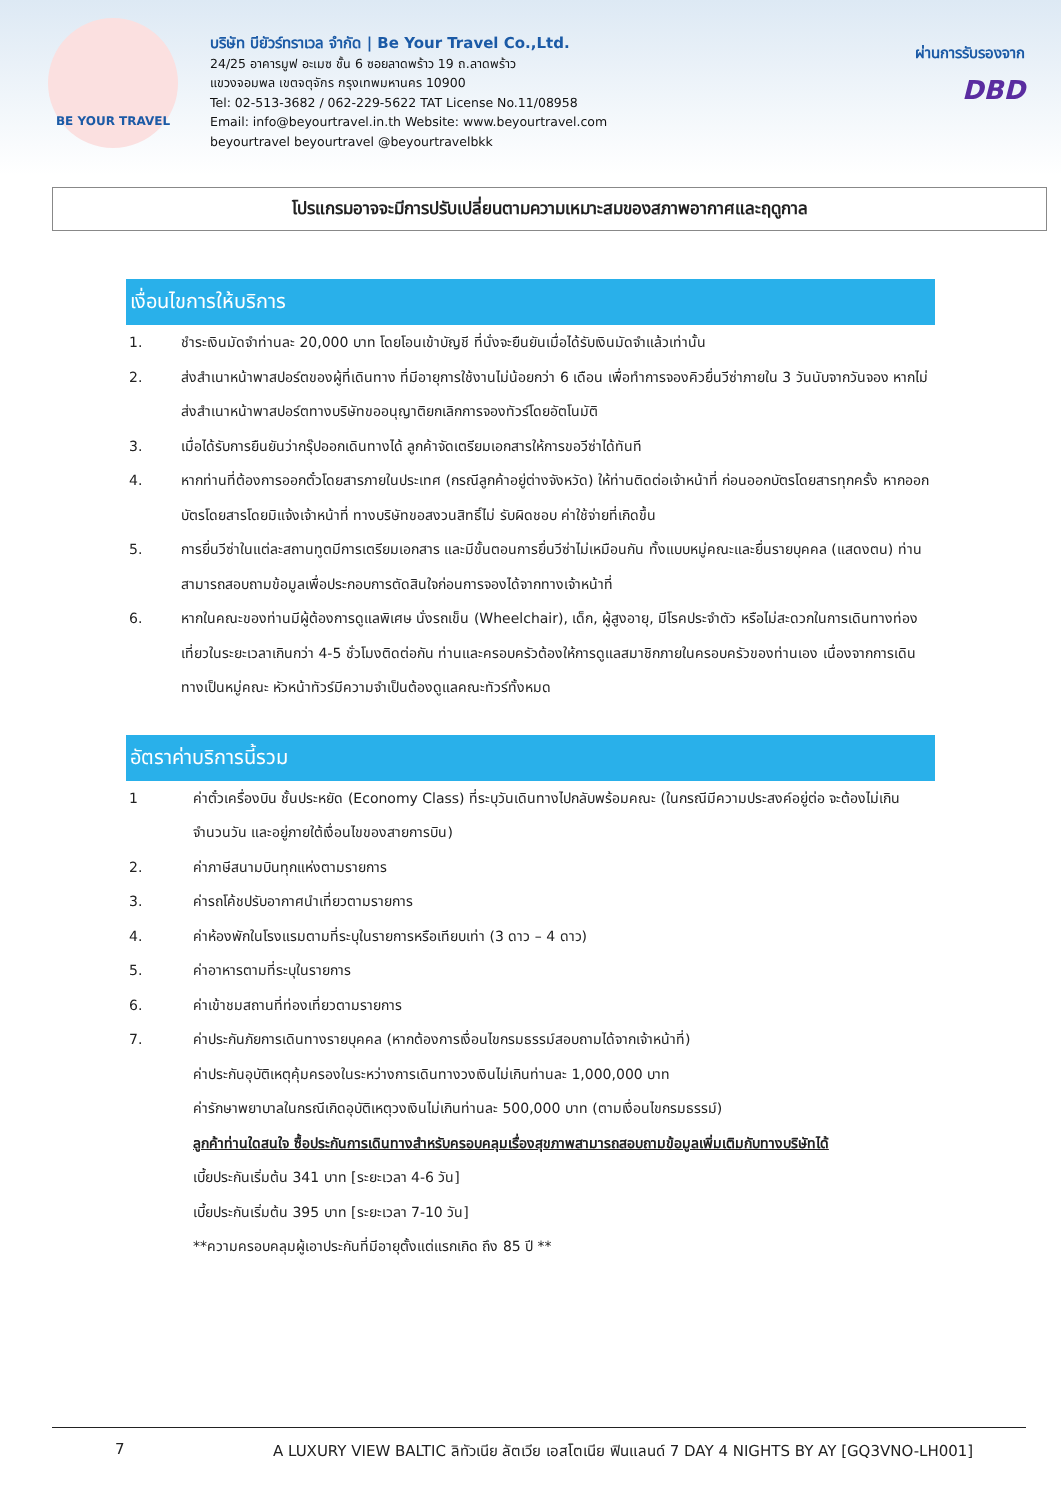BE YOUR TRAVEL
บริษัท บียัวร์ทราเวล จำกัด | Be Your Travel Co.,Ltd.
24/25 อาคารมูฟ อะเมซ ชั้น 6 ซอยลาดพร้าว 19 ถ.ลาดพร้าว
แขวงจอมพล เขตจตุจักร กรุงเทพมหานคร 10900
Tel: 02-513-3682 / 062-229-5622 TAT License No.11/08958
Email: info@beyourtravel.in.th Website: www.beyourtravel.com
beyourtravel beyourtravel @beyourtravelbkk
ผ่านการรับรองจาก
DBD
โปรแกรมอาจจะมีการปรับเปลี่ยนตามความเหมาะสมของสภาพอากาศและฤดูกาล
เงื่อนไขการให้บริการ
1. ชำระเงินมัดจำท่านละ 20,000 บาท โดยโอนเข้าบัญชี ที่นั่งจะยืนยันเมื่อได้รับเงินมัดจำแล้วเท่านั้น
2. ส่งสำเนาหน้าพาสปอร์ตของผู้ที่เดินทาง ที่มีอายุการใช้งานไม่น้อยกว่า 6 เดือน เพื่อทำการจองคิวยื่นวีซ่าภายใน 3 วันนับจากวันจอง หากไม่ส่งสำเนาหน้าพาสปอร์ตทางบริษัทขออนุญาติยกเลิกการจองทัวร์โดยอัตโนมัติ
3. เมื่อได้รับการยืนยันว่ากรุ๊ปออกเดินทางได้ ลูกค้าจัดเตรียมเอกสารให้การขอวีซ่าได้ทันที
4. หากท่านที่ต้องการออกตั๋วโดยสารภายในประเทศ (กรณีลูกค้าอยู่ต่างจังหวัด) ให้ท่านติดต่อเจ้าหน้าที่ ก่อนออกบัตรโดยสารทุกครั้ง หากออกบัตรโดยสารโดยมิแจ้งเจ้าหน้าที่ ทางบริษัทขอสงวนสิทธิ์ไม่ รับผิดชอบ ค่าใช้จ่ายที่เกิดขึ้น
5. การยื่นวีซ่าในแต่ละสถานทูตมีการเตรียมเอกสาร และมีขั้นตอนการยื่นวีซ่าไม่เหมือนกัน ทั้งแบบหมู่คณะและยื่นรายบุคคล (แสดงตน) ท่านสามารถสอบถามข้อมูลเพื่อประกอบการตัดสินใจก่อนการจองได้จากทางเจ้าหน้าที่
6. หากในคณะของท่านมีผู้ต้องการดูแลพิเศษ นั่งรถเข็น (Wheelchair), เด็ก, ผู้สูงอายุ, มีโรคประจำตัว หรือไม่สะดวกในการเดินทางท่องเที่ยวในระยะเวลาเกินกว่า 4-5 ชั่วโมงติดต่อกัน ท่านและครอบครัวต้องให้การดูแลสมาชิกภายในครอบครัวของท่านเอง เนื่องจากการเดินทางเป็นหมู่คณะ หัวหน้าทัวร์มีความจำเป็นต้องดูแลคณะทัวร์ทั้งหมด
อัตราค่าบริการนี้รวม
1 ค่าตั๋วเครื่องบิน ชั้นประหยัด (Economy Class) ที่ระบุวันเดินทางไปกลับพร้อมคณะ (ในกรณีมีความประสงค์อยู่ต่อ จะต้องไม่เกินจำนวนวัน และอยู่ภายใต้เงื่อนไขของสายการบิน)
2. ค่าภาษีสนามบินทุกแห่งตามรายการ
3. ค่ารถโค้ชปรับอากาศนำเที่ยวตามรายการ
4. ค่าห้องพักในโรงแรมตามที่ระบุในรายการหรือเทียบเท่า (3 ดาว – 4 ดาว)
5. ค่าอาหารตามที่ระบุในรายการ
6. ค่าเข้าชมสถานที่ท่องเที่ยวตามรายการ
7. ค่าประกันภัยการเดินทางรายบุคคล (หากต้องการเงื่อนไขกรมธรรม์สอบถามได้จากเจ้าหน้าที่)
ค่าประกันอุบัติเหตุคุ้มครองในระหว่างการเดินทางวงเงินไม่เกินท่านละ 1,000,000 บาท
ค่ารักษาพยาบาลในกรณีเกิดอุบัติเหตุวงเงินไม่เกินท่านละ 500,000 บาท (ตามเงื่อนไขกรมธรรม์)
ลูกค้าท่านใดสนใจ ซื้อประกันการเดินทางสำหรับครอบคลุมเรื่องสุขภาพสามารถสอบถามข้อมูลเพิ่มเติมกับทางบริษัทได้
เบี้ยประกันเริ่มต้น 341 บาท [ระยะเวลา 4-6 วัน]
เบี้ยประกันเริ่มต้น 395 บาท [ระยะเวลา 7-10 วัน]
**ความครอบคลุมผู้เอาประกันที่มีอายุตั้งแต่แรกเกิด ถึง 85 ปี **
7 A LUXURY VIEW BALTIC ลิทัวเนีย ลัตเวีย เอสโตเนีย ฟินแลนด์ 7 DAY 4 NIGHTS BY AY [GQ3VNO-LH001]